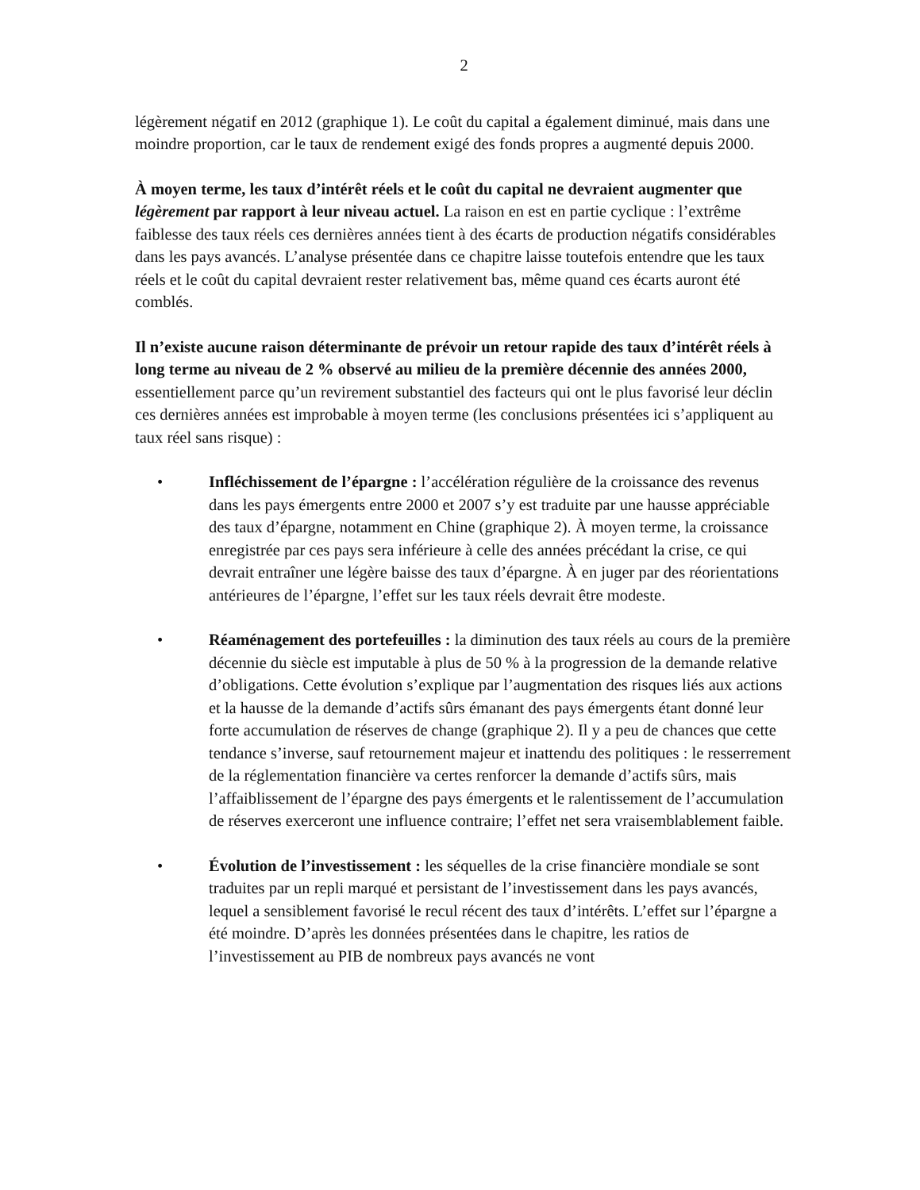2
légèrement négatif en 2012 (graphique 1). Le coût du capital a également diminué, mais dans une moindre proportion, car le taux de rendement exigé des fonds propres a augmenté depuis 2000.
À moyen terme, les taux d’intérêt réels et le coût du capital ne devraient augmenter que légèrement par rapport à leur niveau actuel. La raison en est en partie cyclique : l’extrême faiblesse des taux réels ces dernières années tient à des écarts de production négatifs considérables dans les pays avancés. L’analyse présentée dans ce chapitre laisse toutefois entendre que les taux réels et le coût du capital devraient rester relativement bas, même quand ces écarts auront été comblés.
Il n’existe aucune raison déterminante de prévoir un retour rapide des taux d’intérêt réels à long terme au niveau de 2 % observé au milieu de la première décennie des années 2000, essentiellement parce qu’un revirement substantiel des facteurs qui ont le plus favorisé leur déclin ces dernières années est improbable à moyen terme (les conclusions présentées ici s’appliquent au taux réel sans risque) :
• Infléchissement de l’épargne : l’accélération régulière de la croissance des revenus dans les pays émergents entre 2000 et 2007 s’y est traduite par une hausse appréciable des taux d’épargne, notamment en Chine (graphique 2). À moyen terme, la croissance enregistrée par ces pays sera inférieure à celle des années précédant la crise, ce qui devrait entraîner une légère baisse des taux d’épargne. À en juger par des réorientations antérieures de l’épargne, l’effet sur les taux réels devrait être modeste.
• Réaménagement des portefeuilles : la diminution des taux réels au cours de la première décennie du siècle est imputable à plus de 50 % à la progression de la demande relative d’obligations. Cette évolution s’explique par l’augmentation des risques liés aux actions et la hausse de la demande d’actifs sûrs émanant des pays émergents étant donné leur forte accumulation de réserves de change (graphique 2). Il y a peu de chances que cette tendance s’inverse, sauf retournement majeur et inattendu des politiques : le resserrement de la réglementation financière va certes renforcer la demande d’actifs sûrs, mais l’affaiblissement de l’épargne des pays émergents et le ralentissement de l’accumulation de réserves exerceront une influence contraire; l’effet net sera vraisemblablement faible.
• Évolution de l’investissement : les séquelles de la crise financière mondiale se sont traduites par un repli marqué et persistant de l’investissement dans les pays avancés, lequel a sensiblement favorisé le recul récent des taux d’intérêts. L’effet sur l’épargne a été moindre. D’après les données présentées dans le chapitre, les ratios de l’investissement au PIB de nombreux pays avancés ne vont